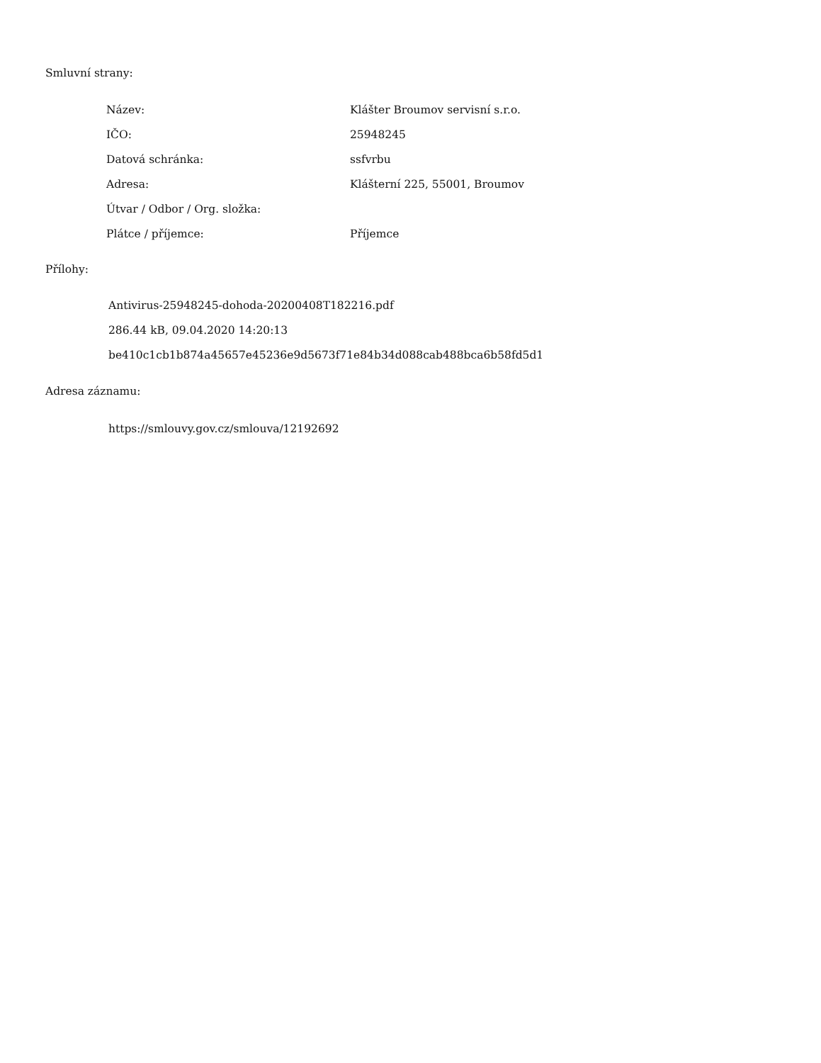Smluvní strany:
| Název: | Klášter Broumov servisní s.r.o. |
| IČO: | 25948245 |
| Datová schránka: | ssfvrbu |
| Adresa: | Klášterní 225, 55001, Broumov |
| Útvar / Odbor / Org. složka: | |
| Plátce / příjemce: | Příjemce |
Přílohy:
Antivirus-25948245-dohoda-20200408T182216.pdf
286.44 kB, 09.04.2020 14:20:13
be410c1cb1b874a45657e45236e9d5673f71e84b34d088cab488bca6b58fd5d1
Adresa záznamu:
https://smlouvy.gov.cz/smlouva/12192692